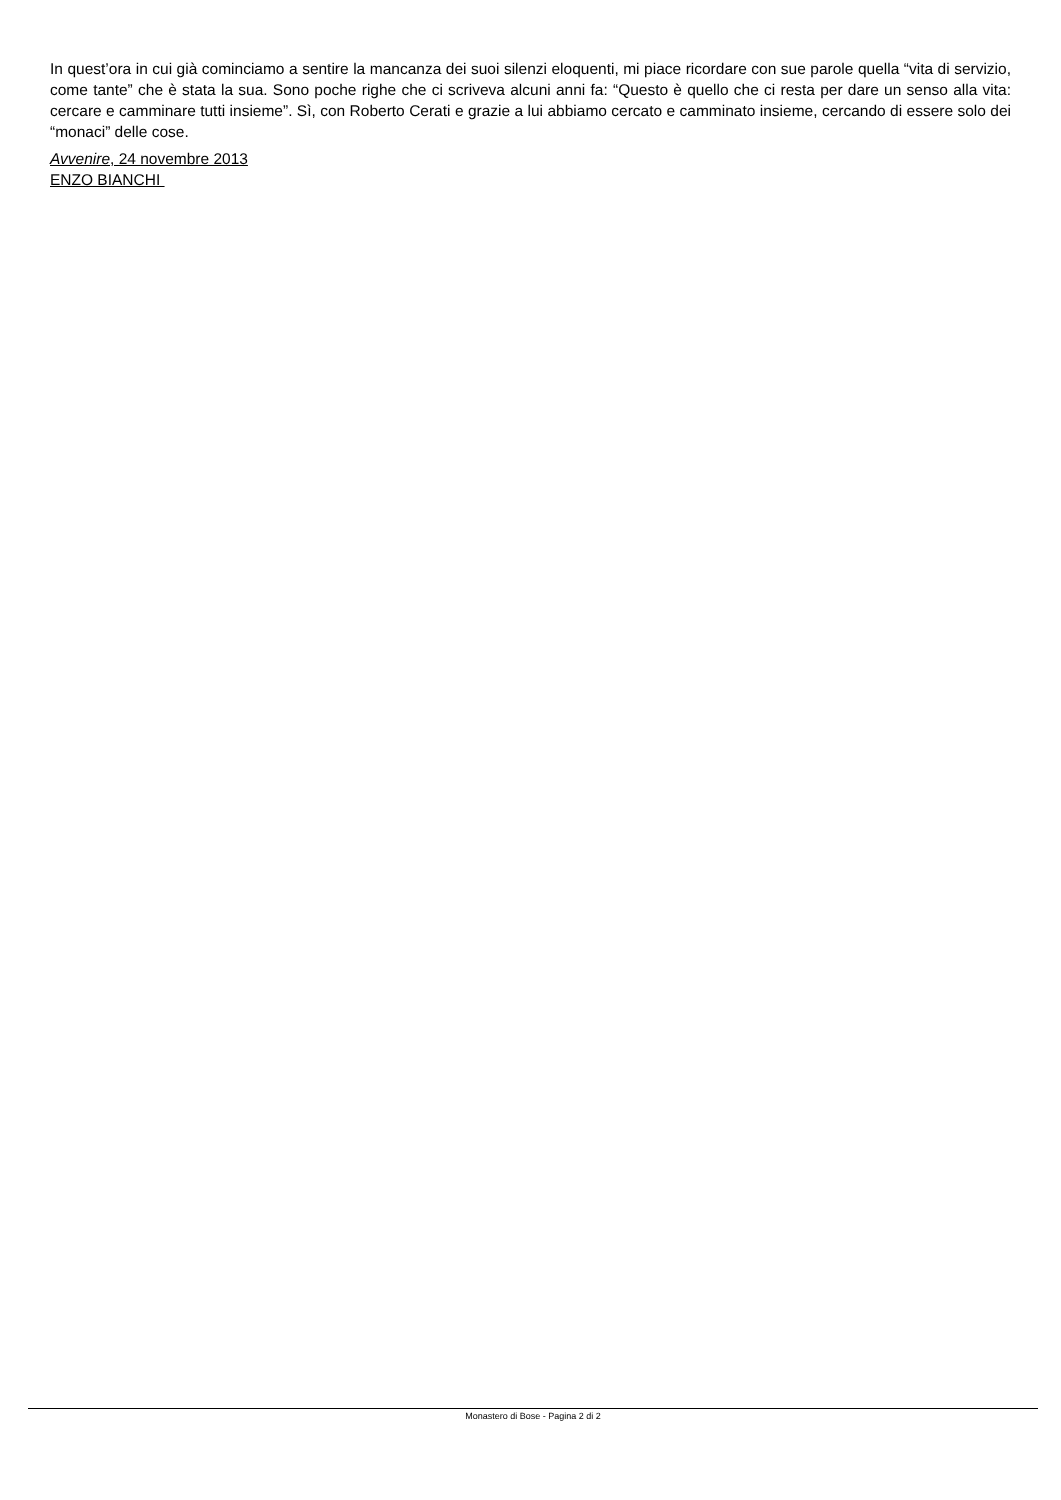In quest’ora in cui già cominciamo a sentire la mancanza dei suoi silenzi eloquenti, mi piace ricordare con sue parole quella “vita di servizio, come tante” che è stata la sua. Sono poche righe che ci scriveva alcuni anni fa: “Questo è quello che ci resta per dare un senso alla vita: cercare e camminare tutti insieme”. Sì, con Roberto Cerati e grazie a lui abbiamo cercato e camminato insieme, cercando di essere solo dei “monaci” delle cose.
Avvenire, 24 novembre 2013
ENZO BIANCHI
Monastero di Bose - Pagina 2 di 2